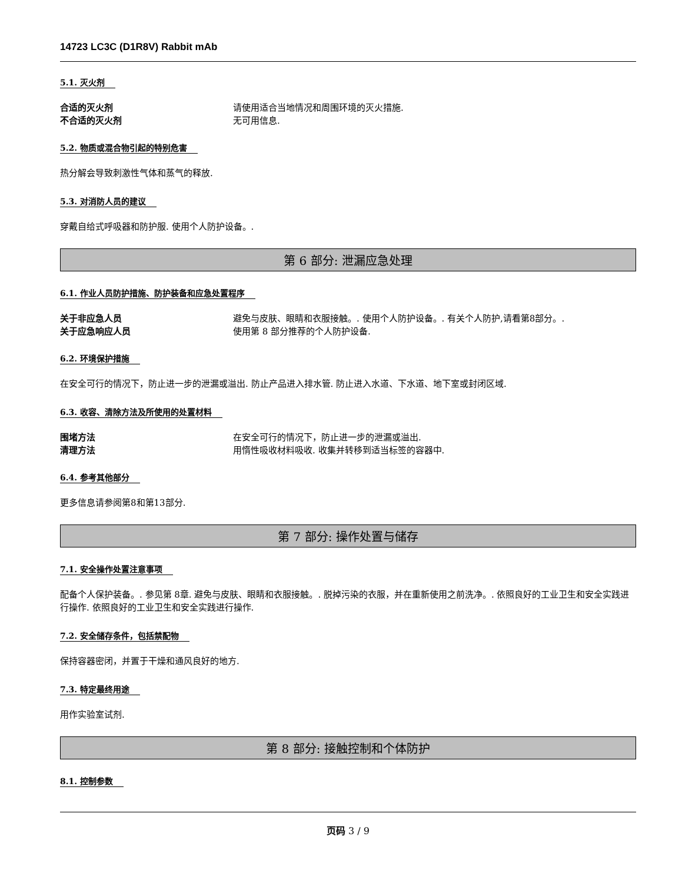14723 LC3C (D1R8V) Rabbit mAb
5.1. 灭火剂
合适的灭火剂 请使用适合当地情况和周围环境的灭火措施.
不合适的灭火剂 无可用信息.
5.2. 物质或混合物引起的特别危害
热分解会导致刺激性气体和蒸气的释放.
5.3. 对消防人员的建议
穿戴自给式呼吸器和防护服. 使用个人防护设备。.
第 6 部分: 泄漏应急处理
6.1. 作业人员防护措施、防护装备和应急处置程序
关于非应急人员 避免与皮肤、眼睛和衣服接触。. 使用个人防护设备。. 有关个人防护,请看第8部分。.
关于应急响应人员 使用第 8 部分推荐的个人防护设备.
6.2. 环境保护措施
在安全可行的情况下，防止进一步的泄漏或溢出. 防止产品进入排水管. 防止进入水道、下水道、地下室或封闭区域.
6.3. 收容、清除方法及所使用的处置材料
围堵方法 在安全可行的情况下，防止进一步的泄漏或溢出.
清理方法 用惰性吸收材料吸收. 收集并转移到适当标签的容器中.
6.4. 参考其他部分
更多信息请参阅第8和第13部分.
第 7 部分: 操作处置与储存
7.1. 安全操作处置注意事项
配备个人保护装备。. 参见第 8章. 避免与皮肤、眼睛和衣服接触。. 脱掉污染的衣服，并在重新使用之前洗净。. 依照良好的工业卫生和安全实践进行操作. 依照良好的工业卫生和安全实践进行操作.
7.2. 安全储存条件，包括禁配物
保持容器密闭，并置于干燥和通风良好的地方.
7.3. 特定最终用途
用作实验室试剂.
第 8 部分: 接触控制和个体防护
8.1. 控制参数
页码 3 / 9